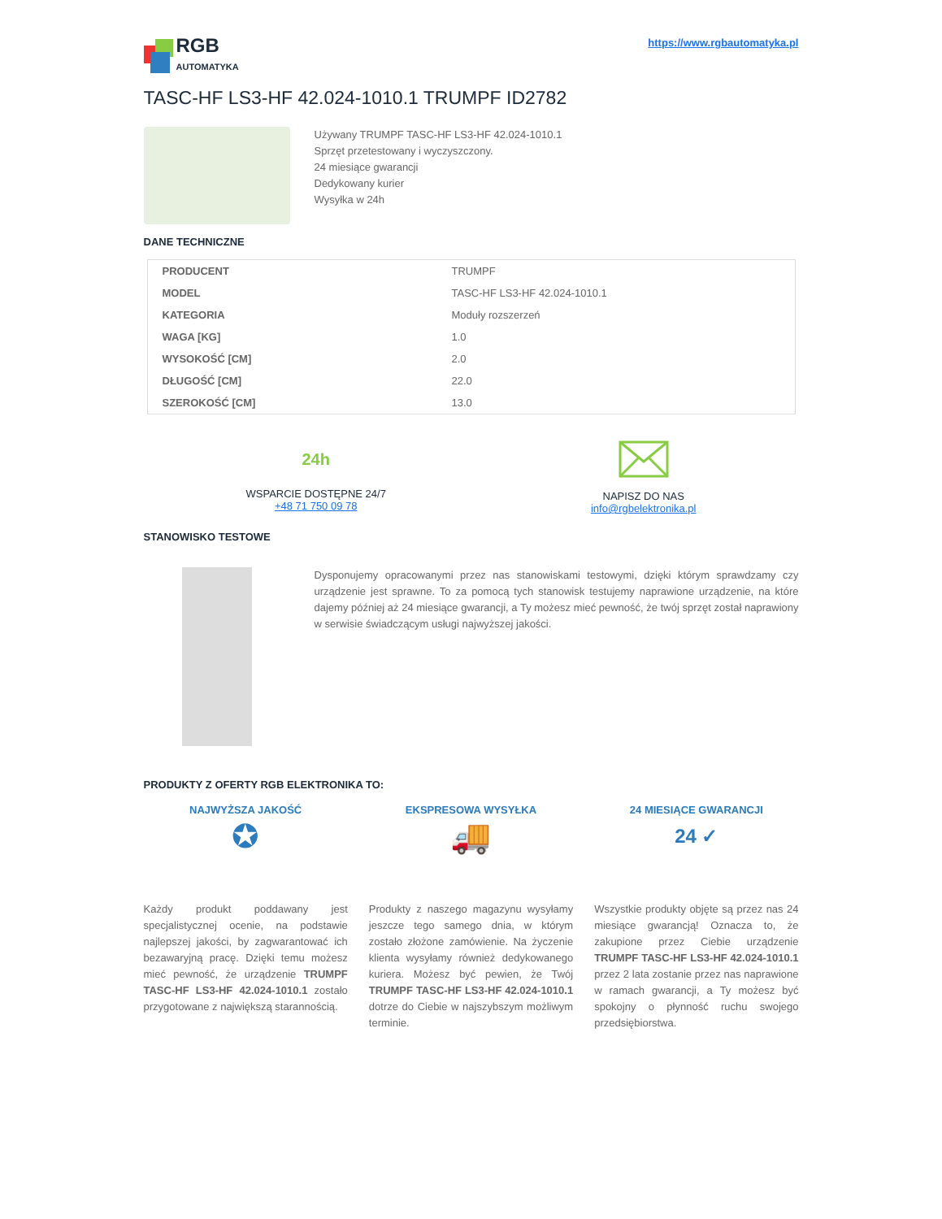RGB
AUTOMATYKA
https://www.rgbautomatyka.pl
TASC-HF LS3-HF 42.024-1010.1 TRUMPF ID2782
Używany TRUMPF TASC-HF LS3-HF 42.024-1010.1
Sprzęt przetestowany i wyczyszczony.
24 miesiące gwarancji
Dedykowany kurier
Wysyłka w 24h
DANE TECHNICZNE
| PRODUCENT | TRUMPF |
| MODEL | TASC-HF LS3-HF 42.024-1010.1 |
| KATEGORIA | Moduły rozszerzeń |
| WAGA [KG] | 1.0 |
| WYSOKOŚĆ [CM] | 2.0 |
| DŁUGOŚĆ [CM] | 22.0 |
| SZEROKOŚĆ [CM] | 13.0 |
24h
WSPARCIE DOSTĘPNE 24/7
+48 71 750 09 78
NAPISZ DO NAS
info@rgbelektronika.pl
STANOWISKO TESTOWE
Dysponujemy opracowanymi przez nas stanowiskami testowymi, dzięki którym sprawdzamy czy urządzenie jest sprawne. To za pomocą tych stanowisk testujemy naprawione urządzenie, na które dajemy później aż 24 miesiące gwarancji, a Ty możesz mieć pewność, że twój sprzęt został naprawiony w serwisie świadczącym usługi najwyższej jakości.
PRODUKTY Z OFERTY RGB ELEKTRONIKA TO:
NAJWYŻSZA JAKOŚĆ
✪
Każdy produkt poddawany jest specjalistycznej ocenie, na podstawie najlepszej jakości, by zagwarantować ich bezawaryjną pracę. Dzięki temu możesz mieć pewność, że urządzenie TRUMPF TASC-HF LS3-HF 42.024-1010.1 zostało przygotowane z największą starannością.
EKSPRESOWA WYSYŁKA
🚚
Produkty z naszego magazynu wysyłamy jeszcze tego samego dnia, w którym zostało złożone zamówienie. Na życzenie klienta wysyłamy również dedykowanego kuriera. Możesz być pewien, że Twój TRUMPF TASC-HF LS3-HF 42.024-1010.1 dotrze do Ciebie w najszybszym możliwym terminie.
24 MIESIĄCE GWARANCJI
24 ✓
Wszystkie produkty objęte są przez nas 24 miesiące gwarancją! Oznacza to, że zakupione przez Ciebie urządzenie TRUMPF TASC-HF LS3-HF 42.024-1010.1 przez 2 lata zostanie przez nas naprawione w ramach gwarancji, a Ty możesz być spokojny o płynność ruchu swojego przedsiębiorstwa.